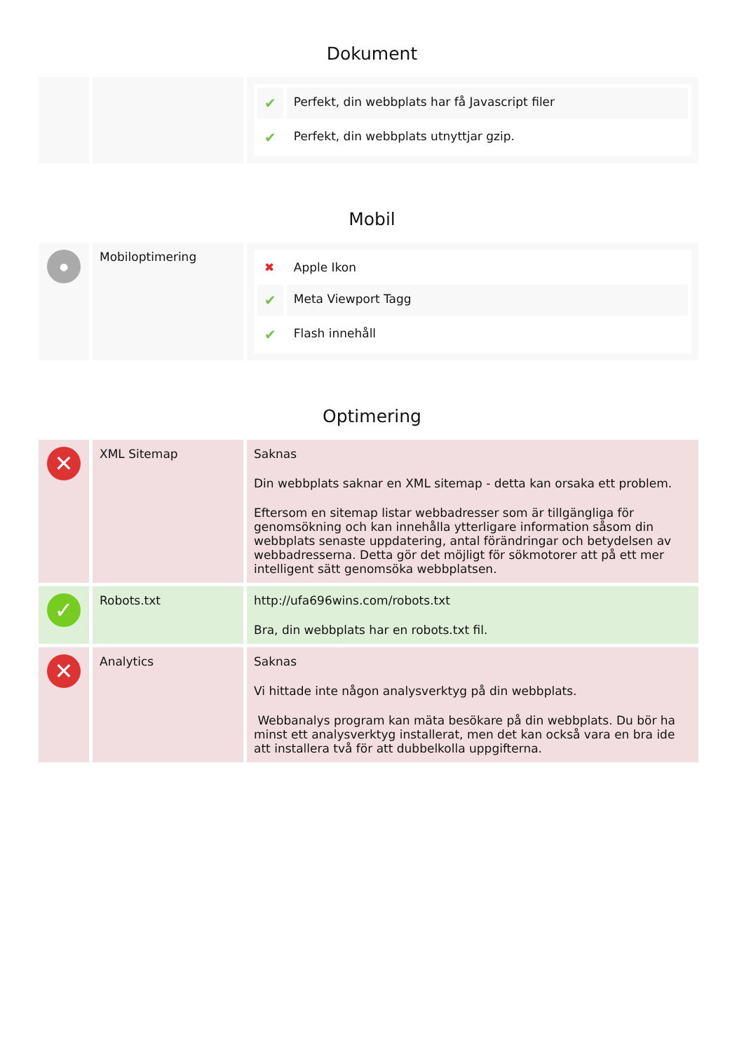Dokument
| | | / ✔ / Perfekt, din webbplats har få Javascript filer / / ✔ / Perfekt, din webbplats utnyttjar gzip. / |
Mobil
| ● | Mobiloptimering | / ✖ / Apple Ikon / / ✔ / Meta Viewport Tagg / / ✔ / Flash innehåll / |
Optimering
| ✕ | XML Sitemap | Saknas Din webbplats saknar en XML sitemap - detta kan orsaka ett problem. Eftersom en sitemap listar webbadresser som är tillgängliga för genomsökning och kan innehålla ytterligare information såsom din webbplats senaste uppdatering, antal förändringar och betydelsen av webbadresserna. Detta gör det möjligt för sökmotorer att på ett mer intelligent sätt genomsöka webbplatsen. |
| ✓ | Robots.txt | http://ufa696wins.com/robots.txt Bra, din webbplats har en robots.txt fil. |
| ✕ | Analytics | Saknas Vi hittade inte någon analysverktyg på din webbplats. Webbanalys program kan mäta besökare på din webbplats. Du bör ha minst ett analysverktyg installerat, men det kan också vara en bra ide att installera två för att dubbelkolla uppgifterna. |